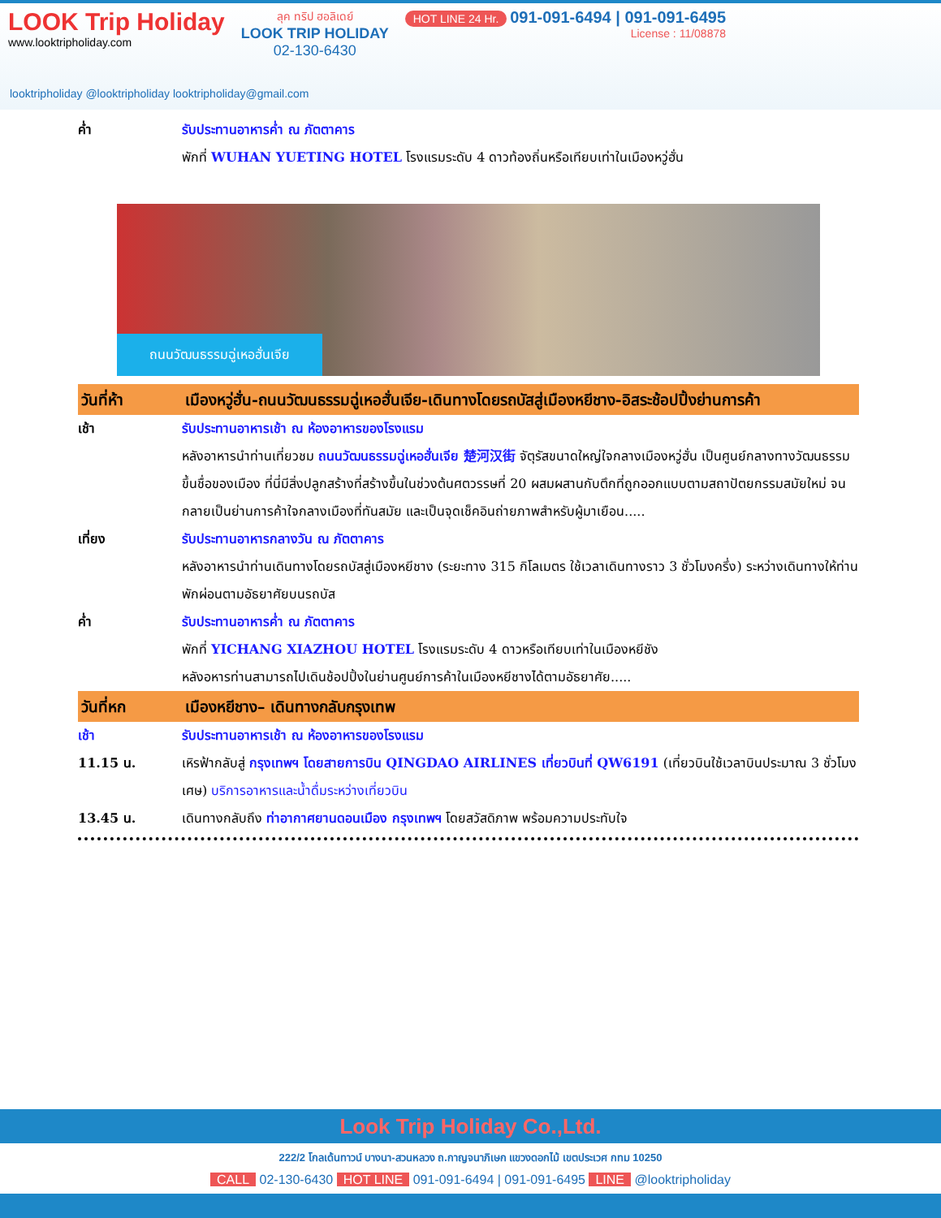LOOK Trip Holiday
www.looktripholiday.com
ลุค ทริป ฮอลิเดย์
LOOK TRIP HOLIDAY
02-130-6430
HOT LINE 24 Hr. 091-091-6494 | 091-091-6495
License : 11/08878
looktripholiday @looktripholiday looktripholiday@gmail.com
ค่ำ รับประทานอาหารค่ำ ณ ภัตตาคาร
พักที่ WUHAN YUETING HOTEL โรงแรมระดับ 4 ดาวท้องถิ่นหรือเทียบเท่าในเมืองหวู่ฮั่น
ถนนวัฒนธรรมฉู่เหอฮั่นเจีย
วันที่ห้า เมืองหวู่ฮั่น-ถนนวัฒนธรรมฉู่เหอฮั่นเจีย-เดินทางโดยรถบัสสู่เมืองหยีชาง-อิสระช้อปปิ้งย่านการค้า
เช้า รับประทานอาหารเช้า ณ ห้องอาหารของโรงแรม
หลังอาหารนำท่านเที่ยวชม ถนนวัฒนธรรมฉู่เหอฮั่นเจีย 楚河汉街 จัตุรัสขนาดใหญ่ใจกลางเมืองหวู่ฮั่น เป็นศูนย์กลางทางวัฒนธรรมขึ้นชื่อของเมือง ที่นี่มีสิ่งปลูกสร้างที่สร้างขึ้นในช่วงต้นศตวรรษที่ 20 ผสมผสานกับตึกที่ถูกออกแบบตามสถาปัตยกรรมสมัยใหม่ จนกลายเป็นย่านการค้าใจกลางเมืองที่ทันสมัย และเป็นจุดเช็คอินถ่ายภาพสำหรับผู้มาเยือน.....
เที่ยง รับประทานอาหารกลางวัน ณ ภัตตาคาร
หลังอาหารนำท่านเดินทางโดยรถบัสสู่เมืองหยีชาง (ระยะทาง 315 กิโลเมตร ใช้เวลาเดินทางราว 3 ชั่วโมงครึ่ง) ระหว่างเดินทางให้ท่านพักผ่อนตามอัธยาศัยบนรถบัส
ค่ำ รับประทานอาหารค่ำ ณ ภัตตาคาร
พักที่ YICHANG XIAZHOU HOTEL โรงแรมระดับ 4 ดาวหรือเทียบเท่าในเมืองหยีชัง
หลังอหารท่านสามารถไปเดินช้อปปิ้งในย่านศูนย์การค้าในเมืองหยีชางได้ตามอัธยาศัย.....
วันที่หก เมืองหยีชาง– เดินทางกลับกรุงเทพ
เช้า รับประทานอาหารเช้า ณ ห้องอาหารของโรงแรม
11.15 น. เหิรฟ้ากลับสู่ กรุงเทพฯ โดยสายการบิน QINGDAO AIRLINES เที่ยวบินที่ QW6191 (เที่ยวบินใช้เวลาบินประมาณ 3 ชั่วโมงเศษ) บริการอาหารและน้ำดื่มระหว่างเที่ยวบิน
13.45 น. เดินทางกลับถึง ท่าอากาศยานดอนเมือง กรุงเทพฯ โดยสวัสดิภาพ พร้อมความประทับใจ
Look Trip Holiday Co.,Ltd.
222/2 โกลเด้นทาวน์ บางนา-สวนหลวง ถ.กาญจนาภิเษก แขวงดอกไม้ เขตประเวศ กทม 10250
CALL 02-130-6430 HOT LINE 091-091-6494 | 091-091-6495 LINE @looktripholiday